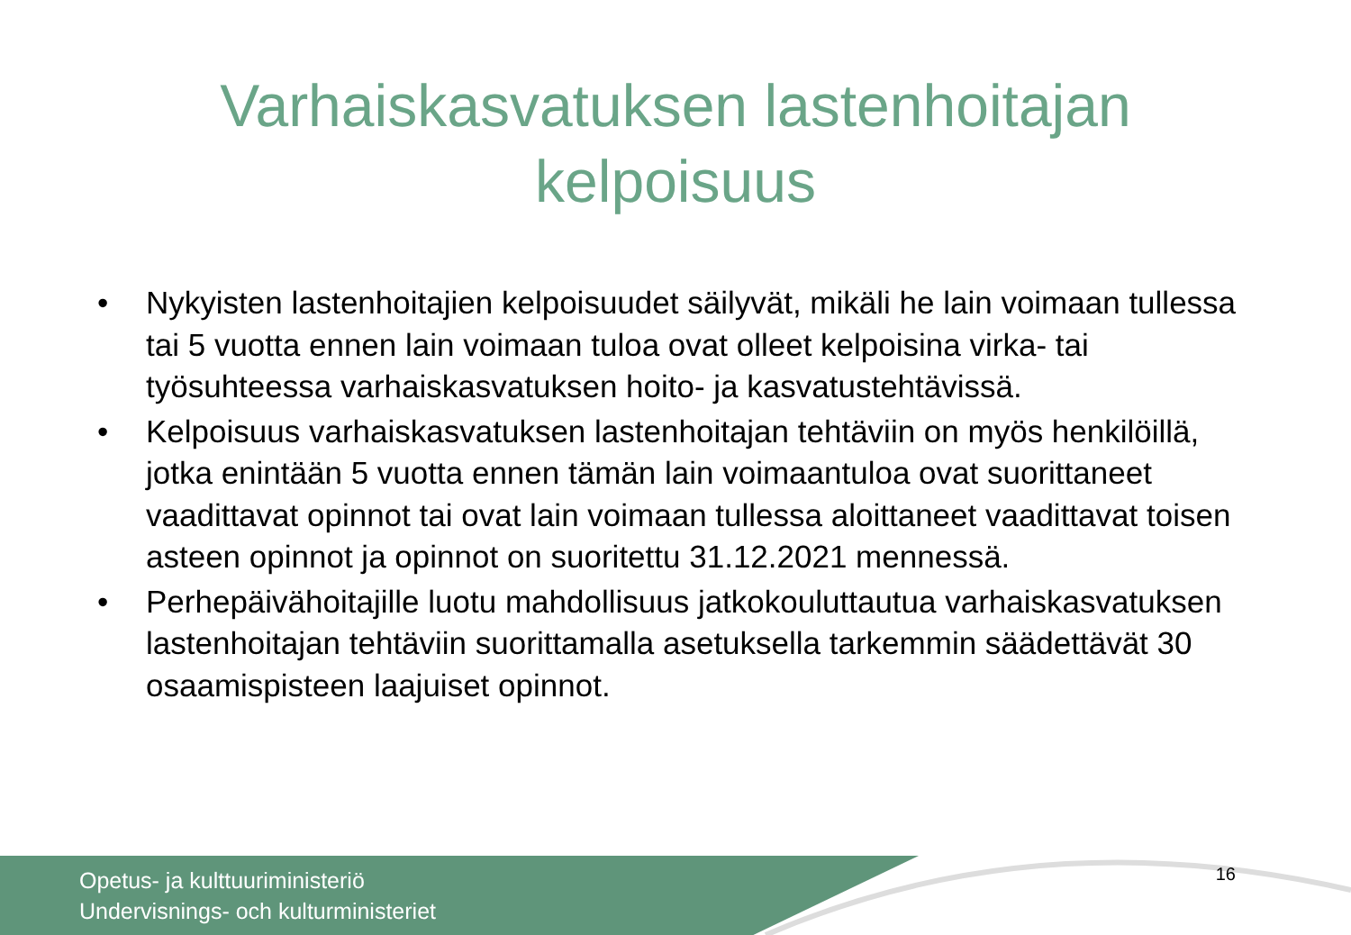Varhaiskasvatuksen lastenhoitajan
kelpoisuus
• Nykyisten lastenhoitajien kelpoisuudet säilyvät, mikäli he lain voimaan tullessa tai 5 vuotta ennen lain voimaan tuloa ovat olleet kelpoisina virka- tai työsuhteessa varhaiskasvatuksen hoito- ja kasvatustehtävissä.
• Kelpoisuus varhaiskasvatuksen lastenhoitajan tehtäviin on myös henkilöillä, jotka enintään 5 vuotta ennen tämän lain voimaantuloa ovat suorittaneet vaadittavat opinnot tai ovat lain voimaan tullessa aloittaneet vaadittavat toisen asteen opinnot ja opinnot on suoritettu 31.12.2021 mennessä.
• Perhepäivähoitajille luotu mahdollisuus jatkokouluttautua varhaiskasvatuksen lastenhoitajan tehtäviin suorittamalla asetuksella tarkemmin säädettävät 30 osaamispisteen laajuiset opinnot.
Opetus- ja kulttuuriministeriö
Undervisnings- och kulturministeriet
16